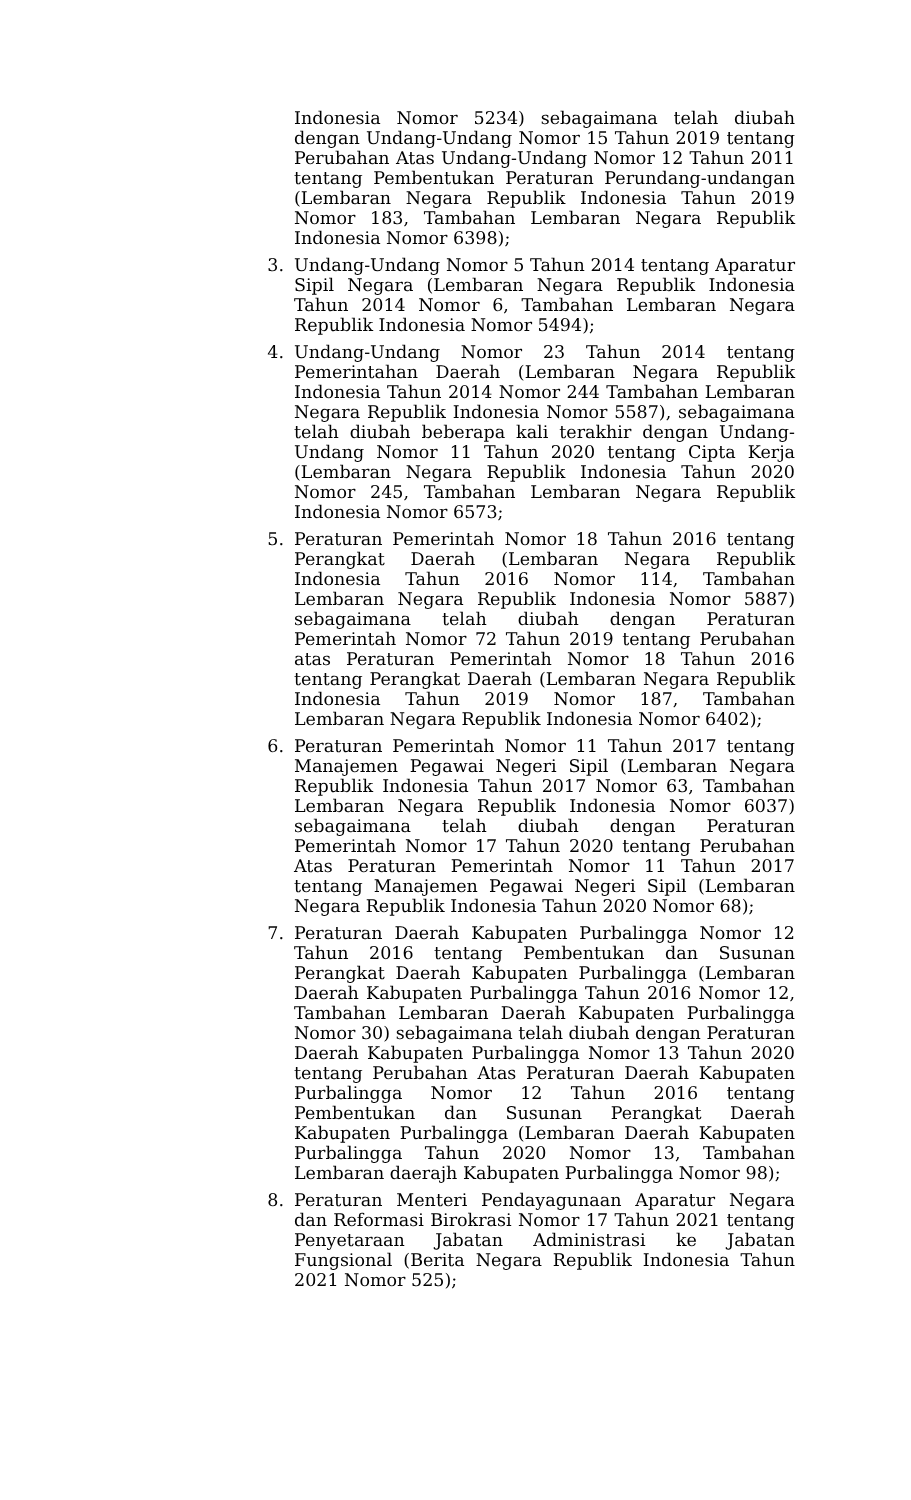Indonesia Nomor 5234) sebagaimana telah diubah dengan Undang-Undang Nomor 15 Tahun 2019 tentang Perubahan Atas Undang-Undang Nomor 12 Tahun 2011 tentang Pembentukan Peraturan Perundang-undangan (Lembaran Negara Republik Indonesia Tahun 2019 Nomor 183, Tambahan Lembaran Negara Republik Indonesia Nomor 6398);
3. Undang-Undang Nomor 5 Tahun 2014 tentang Aparatur Sipil Negara (Lembaran Negara Republik Indonesia Tahun 2014 Nomor 6, Tambahan Lembaran Negara Republik Indonesia Nomor 5494);
4. Undang-Undang Nomor 23 Tahun 2014 tentang Pemerintahan Daerah (Lembaran Negara Republik Indonesia Tahun 2014 Nomor 244 Tambahan Lembaran Negara Republik Indonesia Nomor 5587), sebagaimana telah diubah beberapa kali terakhir dengan Undang-Undang Nomor 11 Tahun 2020 tentang Cipta Kerja (Lembaran Negara Republik Indonesia Tahun 2020 Nomor 245, Tambahan Lembaran Negara Republik Indonesia Nomor 6573;
5. Peraturan Pemerintah Nomor 18 Tahun 2016 tentang Perangkat Daerah (Lembaran Negara Republik Indonesia Tahun 2016 Nomor 114, Tambahan Lembaran Negara Republik Indonesia Nomor 5887) sebagaimana telah diubah dengan Peraturan Pemerintah Nomor 72 Tahun 2019 tentang Perubahan atas Peraturan Pemerintah Nomor 18 Tahun 2016 tentang Perangkat Daerah (Lembaran Negara Republik Indonesia Tahun 2019 Nomor 187, Tambahan Lembaran Negara Republik Indonesia Nomor 6402);
6. Peraturan Pemerintah Nomor 11 Tahun 2017 tentang Manajemen Pegawai Negeri Sipil (Lembaran Negara Republik Indonesia Tahun 2017 Nomor 63, Tambahan Lembaran Negara Republik Indonesia Nomor 6037) sebagaimana telah diubah dengan Peraturan Pemerintah Nomor 17 Tahun 2020 tentang Perubahan Atas Peraturan Pemerintah Nomor 11 Tahun 2017 tentang Manajemen Pegawai Negeri Sipil (Lembaran Negara Republik Indonesia Tahun 2020 Nomor 68);
7. Peraturan Daerah Kabupaten Purbalingga Nomor 12 Tahun 2016 tentang Pembentukan dan Susunan Perangkat Daerah Kabupaten Purbalingga (Lembaran Daerah Kabupaten Purbalingga Tahun 2016 Nomor 12, Tambahan Lembaran Daerah Kabupaten Purbalingga Nomor 30) sebagaimana telah diubah dengan Peraturan Daerah Kabupaten Purbalingga Nomor 13 Tahun 2020 tentang Perubahan Atas Peraturan Daerah Kabupaten Purbalingga Nomor 12 Tahun 2016 tentang Pembentukan dan Susunan Perangkat Daerah Kabupaten Purbalingga (Lembaran Daerah Kabupaten Purbalingga Tahun 2020 Nomor 13, Tambahan Lembaran daerajh Kabupaten Purbalingga Nomor 98);
8. Peraturan Menteri Pendayagunaan Aparatur Negara dan Reformasi Birokrasi Nomor 17 Tahun 2021 tentang Penyetaraan Jabatan Administrasi ke Jabatan Fungsional (Berita Negara Republik Indonesia Tahun 2021 Nomor 525);